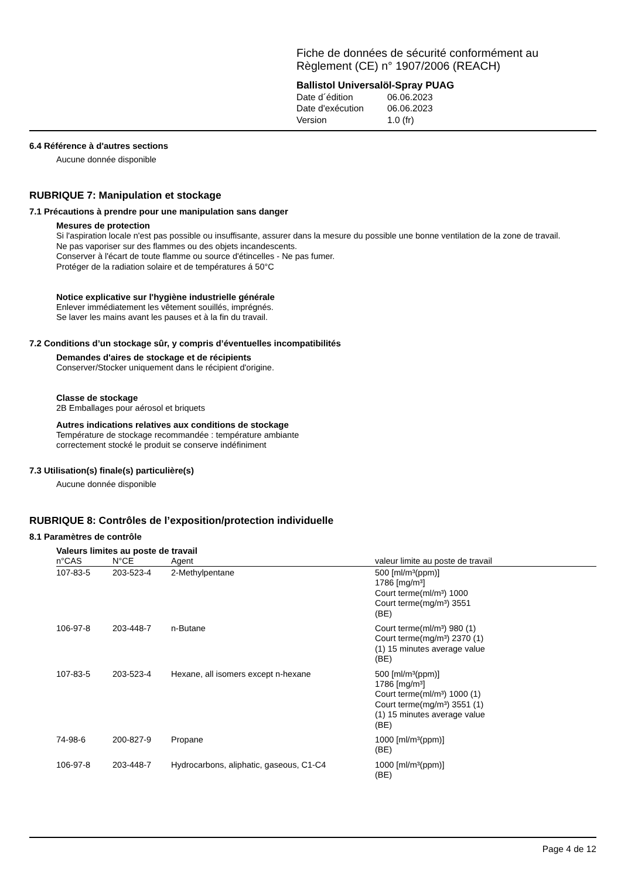Fiche de données de sécurité conformément au Règlement (CE) n° 1907/2006 (REACH)
Ballistol Universalöl-Spray PUAG
| Date d´édition | 06.06.2023 |
| Date d'exécution | 06.06.2023 |
| Version | 1.0 (fr) |
6.4 Référence à d'autres sections
Aucune donnée disponible
RUBRIQUE 7: Manipulation et stockage
7.1 Précautions à prendre pour une manipulation sans danger
Mesures de protection
Si l'aspiration locale n'est pas possible ou insuffisante, assurer dans la mesure du possible une bonne ventilation de la zone de travail.
Ne pas vaporiser sur des flammes ou des objets incandescents.
Conserver à l'écart de toute flamme ou source d'étincelles - Ne pas fumer.
Protéger de la radiation solaire et de températures á 50°C
Notice explicative sur l'hygiène industrielle générale
Enlever immédiatement les vêtement souillés, imprégnés.
Se laver les mains avant les pauses et à la fin du travail.
7.2 Conditions d’un stockage sûr, y compris d’éventuelles incompatibilités
Demandes d'aires de stockage et de récipients
Conserver/Stocker uniquement dans le récipient d'origine.
Classe de stockage
2B Emballages pour aérosol et briquets
Autres indications relatives aux conditions de stockage
Température de stockage recommandée : température ambiante
correctement stocké le produit se conserve indéfiniment
7.3 Utilisation(s) finale(s) particulière(s)
Aucune donnée disponible
RUBRIQUE 8: Contrôles de l’exposition/protection individuelle
8.1 Paramètres de contrôle
Valeurs limites au poste de travail
| n°CAS | N°CE | Agent | valeur limite au poste de travail |
| --- | --- | --- | --- |
| 107-83-5 | 203-523-4 | 2-Methylpentane | 500 [ml/m³(ppm)] 1786 [mg/m³] Court terme(ml/m³) 1000 Court terme(mg/m³) 3551 (BE) |
| 106-97-8 | 203-448-7 | n-Butane | Court terme(ml/m³) 980 (1) Court terme(mg/m³) 2370 (1) (1) 15 minutes average value (BE) |
| 107-83-5 | 203-523-4 | Hexane, all isomers except n-hexane | 500 [ml/m³(ppm)] 1786 [mg/m³] Court terme(ml/m³) 1000 (1) Court terme(mg/m³) 3551 (1) (1) 15 minutes average value (BE) |
| 74-98-6 | 200-827-9 | Propane | 1000 [ml/m³(ppm)] (BE) |
| 106-97-8 | 203-448-7 | Hydrocarbons, aliphatic, gaseous, C1-C4 | 1000 [ml/m³(ppm)] (BE) |
Page 4 de 12